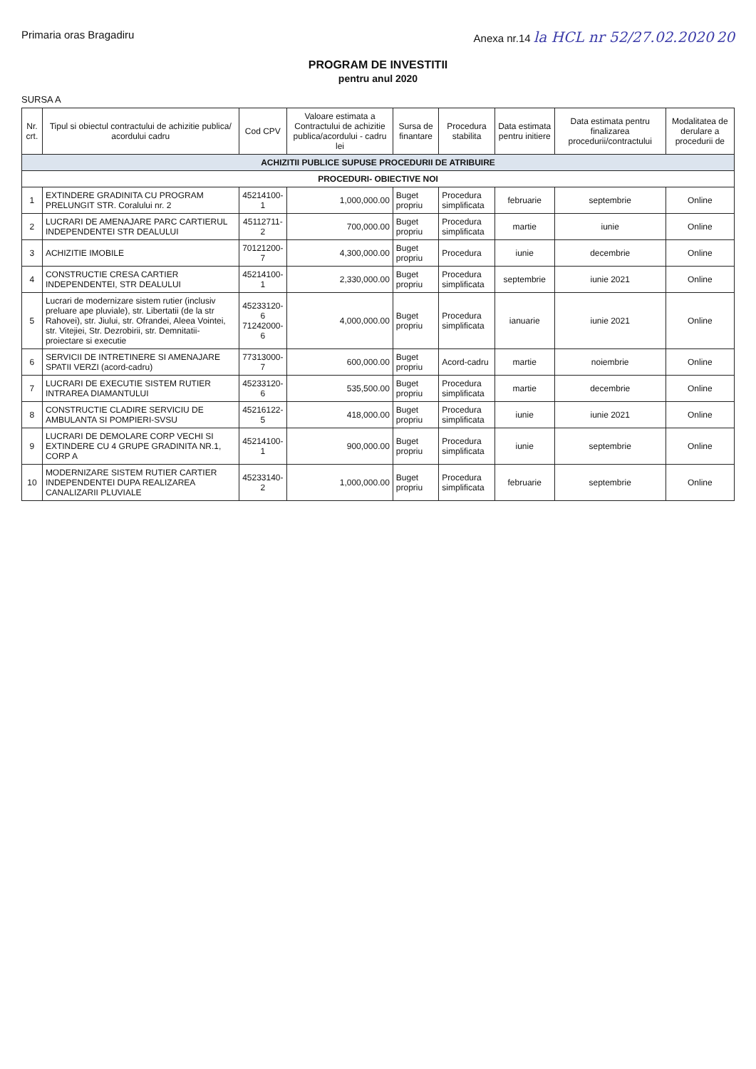Primaria oras Bragadiru Anexa nr.14 la HCL nr 52/27.02.2020 20
PROGRAM DE INVESTITII
pentru anul 2020
SURSA A
| Nr. crt. | Tipul si obiectul contractului de achizitie publica/ acordului cadru | Cod CPV | Valoare estimata a Contractului de achizitie publica/acordului - cadru lei | Sursa de finantare | Procedura stabilita | Data estimata pentru initiere | Data estimata pentru finalizarea procedurii/contractului | Modalitatea de derulare a procedurii de |
| --- | --- | --- | --- | --- | --- | --- | --- | --- |
| ACHIZITII PUBLICE SUPUSE PROCEDURII DE ATRIBUIRE | | | | | | | | |
| PROCEDURI- OBIECTIVE NOI | | | | | | | | |
| 1 | EXTINDERE GRADINITA CU PROGRAM PRELUNGIT STR. Coralului nr. 2 | 45214100-1 | 1,000,000.00 | Buget propriu | Procedura simplificata | februarie | septembrie | Online |
| 2 | LUCRARI DE AMENAJARE PARC CARTIERUL INDEPENDENTEI STR DEALULUI | 45112711-2 | 700,000.00 | Buget propriu | Procedura simplificata | martie | iunie | Online |
| 3 | ACHIZITIE IMOBILE | 70121200-7 | 4,300,000.00 | Buget propriu | Procedura | iunie | decembrie | Online |
| 4 | CONSTRUCTIE CRESA CARTIER INDEPENDENTEI, STR DEALULUI | 45214100-1 | 2,330,000.00 | Buget propriu | Procedura simplificata | septembrie | iunie 2021 | Online |
| 5 | Lucrari de modernizare sistem rutier (inclusiv preluare ape pluviale), str. Libertatii (de la str Rahovei), str. Jiului, str. Ofrandei, Aleea Vointei, str. Vitejiei, Str. Dezrobirii, str. Demnitatii-proiectare si executie | 45233120-6 71242000-6 | 4,000,000.00 | Buget propriu | Procedura simplificata | ianuarie | iunie 2021 | Online |
| 6 | SERVICII DE INTRETINERE SI AMENAJARE SPATII VERZI (acord-cadru) | 77313000-7 | 600,000.00 | Buget propriu | Acord-cadru | martie | noiembrie | Online |
| 7 | LUCRARI DE EXECUTIE SISTEM RUTIER INTRAREA DIAMANTULUI | 45233120-6 | 535,500.00 | Buget propriu | Procedura simplificata | martie | decembrie | Online |
| 8 | CONSTRUCTIE CLADIRE SERVICIU DE AMBULANTA SI POMPIERI-SVSU | 45216122-5 | 418,000.00 | Buget propriu | Procedura simplificata | iunie | iunie 2021 | Online |
| 9 | LUCRARI DE DEMOLARE CORP VECHI SI EXTINDERE CU 4 GRUPE GRADINITA NR.1, CORP A | 45214100-1 | 900,000.00 | Buget propriu | Procedura simplificata | iunie | septembrie | Online |
| 10 | MODERNIZARE SISTEM RUTIER CARTIER INDEPENDENTEI DUPA REALIZAREA CANALIZARII PLUVIALE | 45233140-2 | 1,000,000.00 | Buget propriu | Procedura simplificata | februarie | septembrie | Online |